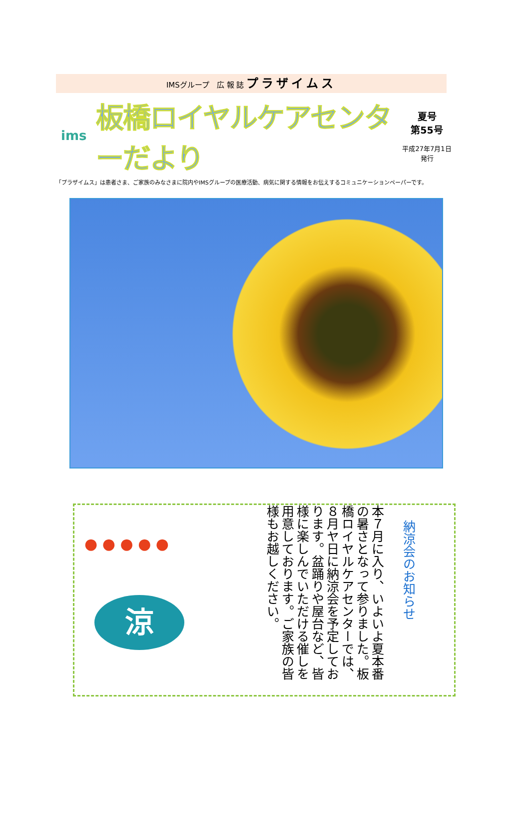IMSグループ　広 報 誌 プラザイムス
ims
板橋ロイヤルケアセンターだより
夏号
第55号
平成27年7月1日
発行
「プラザイムス」は患者さま、ご家族のみなさまに院内やIMSグループの医療活動、病気に関する情報をお伝えするコミュニケーションペーパーです。
● ● ● ● ●
涼
本７月に入り、いよいよ夏本番の暑さとなって参りました。板橋ロイヤルケアセンターでは、８月ヤ日に納涼会を予定しております。盆踊りや屋台など、皆様に楽しんでいただける催しを用意しております。ご家族の皆様もお越しください。
納涼会のお知らせ